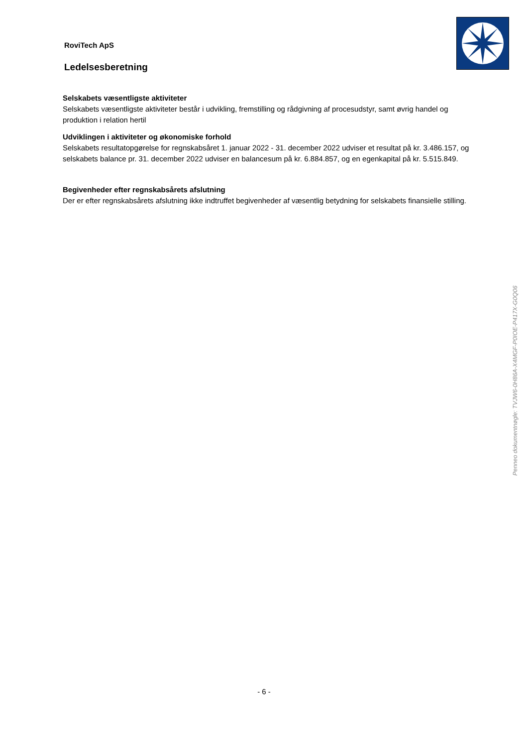RoviTech ApS
Ledelsesberetning
Selskabets væsentligste aktiviteter
Selskabets væsentligste aktiviteter består i udvikling, fremstilling og rådgivning af procesudstyr, samt øvrig handel og produktion i relation hertil
Udviklingen i aktiviteter og økonomiske forhold
Selskabets resultatopgørelse for regnskabsåret 1. januar 2022 - 31. december 2022 udviser et resultat på kr. 3.486.157, og selskabets balance pr. 31. december 2022 udviser en balancesum på kr. 6.884.857, og en egenkapital på kr. 5.515.849.
Begivenheder efter regnskabsårets afslutning
Der er efter regnskabsårets afslutning ikke indtruffet begivenheder af væsentlig betydning for selskabets finansielle stilling.
Penneo dokumentnøgle: TVJW6-0H86A-X4MGF-P0IOE-P417X-G0Q06
- 6 -